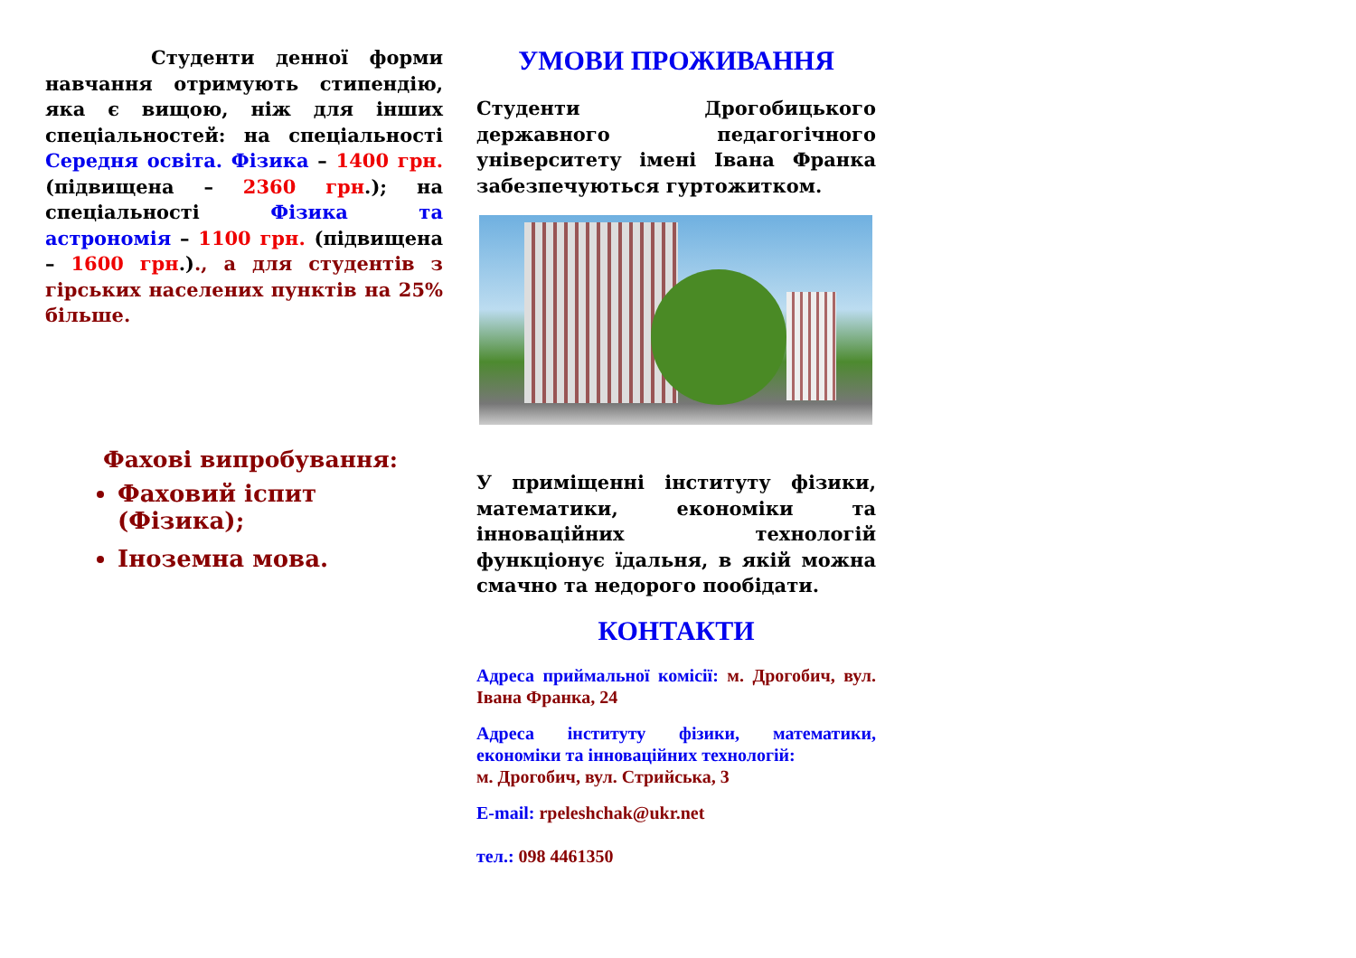Студенти денної форми навчання отримують стипендію, яка є вищою, ніж для інших спеціальностей: на спеціальності Середня освіта. Фізика – 1400 грн. (підвищена – 2360 грн.); на спеціальності Фізика та астрономія – 1100 грн. (підвищена – 1600 грн.)., а для студентів з гірських населених пунктів на 25% більше.
Фахові випробування:
Фаховий іспит (Фізика);
Іноземна мова.
УМОВИ ПРОЖИВАННЯ
Студенти Дрогобицького державного педагогічного університету імені Івана Франка забезпечуються гуртожитком.
У приміщенні інституту фізики, математики, економіки та інноваційних технологій функціонує їдальня, в якій можна смачно та недорого пообідати.
КОНТАКТИ
Адреса приймальної комісії: м. Дрогобич, вул. Івана Франка, 24
Адреса інституту фізики, математики, економіки та інноваційних технологій:
м. Дрогобич, вул. Стрийська, 3
E-mail: rpeleshchak@ukr.net
тел.: 098 4461350